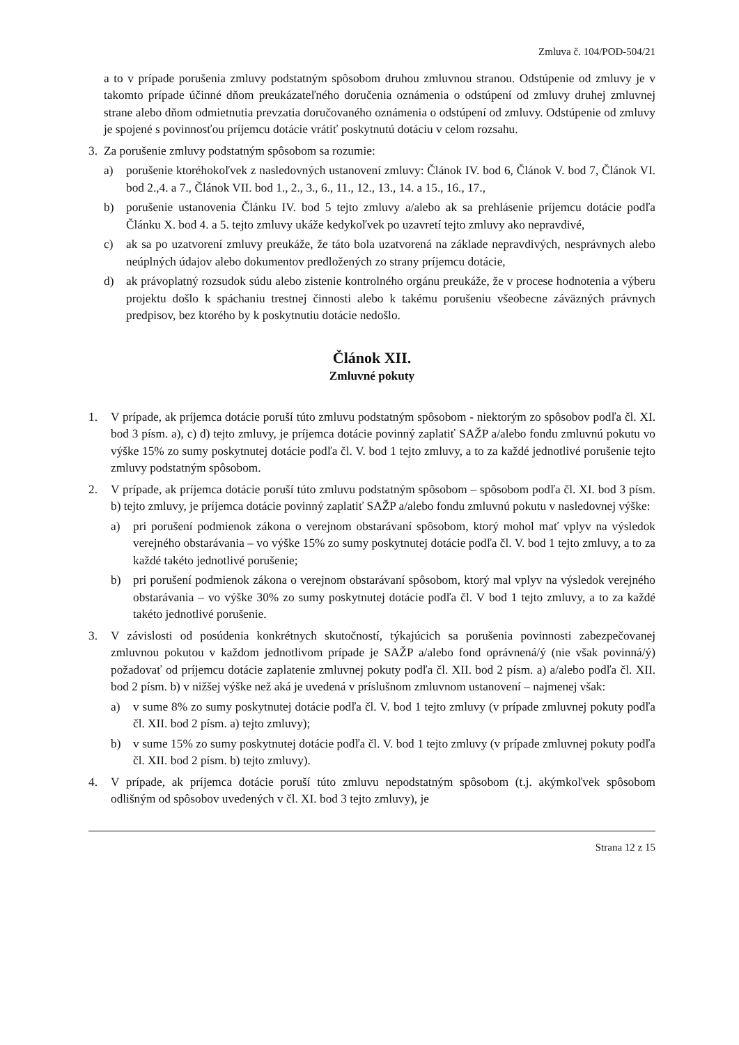Zmluva č. 104/POD-504/21
a to v prípade porušenia zmluvy podstatným spôsobom druhou zmluvnou stranou. Odstúpenie od zmluvy je v takomto prípade účinné dňom preukázateľného doručenia oznámenia o odstúpení od zmluvy druhej zmluvnej strane alebo dňom odmietnutia prevzatia doručovaného oznámenia o odstúpení od zmluvy. Odstúpenie od zmluvy je spojené s povinnosťou príjemcu dotácie vrátiť poskytnutú dotáciu v celom rozsahu.
3. Za porušenie zmluvy podstatným spôsobom sa rozumie:
a) porušenie ktoréhokoľvek z nasledovných ustanovení zmluvy: Článok IV. bod 6, Článok V. bod 7, Článok VI. bod 2.,4. a 7., Článok VII. bod 1., 2., 3., 6., 11., 12., 13., 14. a 15., 16., 17.,
b) porušenie ustanovenia Článku IV. bod 5 tejto zmluvy a/alebo ak sa prehlásenie príjemcu dotácie podľa Článku X. bod 4. a 5. tejto zmluvy ukáže kedykoľvek po uzavretí tejto zmluvy ako nepravdivé,
c) ak sa po uzatvorení zmluvy preukáže, že táto bola uzatvorená na základe nepravdivých, nesprávnych alebo neúplných údajov alebo dokumentov predložených zo strany príjemcu dotácie,
d) ak právoplatný rozsudok súdu alebo zistenie kontrolného orgánu preukáže, že v procese hodnotenia a výberu projektu došlo k spáchaniu trestnej činnosti alebo k takému porušeniu všeobecne záväzných právnych predpisov, bez ktorého by k poskytnutiu dotácie nedošlo.
Článok XII.
Zmluvné pokuty
1. V prípade, ak príjemca dotácie poruší túto zmluvu podstatným spôsobom - niektorým zo spôsobov podľa čl. XI. bod 3 písm. a), c) d) tejto zmluvy, je príjemca dotácie povinný zaplatiť SAŽP a/alebo fondu zmluvnú pokutu vo výške 15% zo sumy poskytnutej dotácie podľa čl. V. bod 1 tejto zmluvy, a to za každé jednotlivé porušenie tejto zmluvy podstatným spôsobom.
2. V prípade, ak príjemca dotácie poruší túto zmluvu podstatným spôsobom – spôsobom podľa čl. XI. bod 3 písm. b) tejto zmluvy, je príjemca dotácie povinný zaplatiť SAŽP a/alebo fondu zmluvnú pokutu v nasledovnej výške:
a) pri porušení podmienok zákona o verejnom obstarávaní spôsobom, ktorý mohol mať vplyv na výsledok verejného obstarávania – vo výške 15% zo sumy poskytnutej dotácie podľa čl. V. bod 1 tejto zmluvy, a to za každé takéto jednotlivé porušenie;
b) pri porušení podmienok zákona o verejnom obstarávaní spôsobom, ktorý mal vplyv na výsledok verejného obstarávania – vo výške 30% zo sumy poskytnutej dotácie podľa čl. V bod 1 tejto zmluvy, a to za každé takéto jednotlivé porušenie.
3. V závislosti od posúdenia konkrétnych skutočností, týkajúcich sa porušenia povinnosti zabezpečovanej zmluvnou pokutou v každom jednotlivom prípade je SAŽP a/alebo fond oprávnená/ý (nie však povinná/ý) požadovať od príjemcu dotácie zaplatenie zmluvnej pokuty podľa čl. XII. bod 2 písm. a) a/alebo podľa čl. XII. bod 2 písm. b) v nižšej výške než aká je uvedená v príslušnom zmluvnom ustanovení – najmenej však:
a) v sume 8% zo sumy poskytnutej dotácie podľa čl. V. bod 1 tejto zmluvy (v prípade zmluvnej pokuty podľa čl. XII. bod 2 písm. a) tejto zmluvy);
b) v sume 15% zo sumy poskytnutej dotácie podľa čl. V. bod 1 tejto zmluvy (v prípade zmluvnej pokuty podľa čl. XII. bod 2 písm. b) tejto zmluvy).
4. V prípade, ak príjemca dotácie poruší túto zmluvu nepodstatným spôsobom (t.j. akýmkoľvek spôsobom odlišným od spôsobov uvedených v čl. XI. bod 3 tejto zmluvy), je
Strana 12 z 15